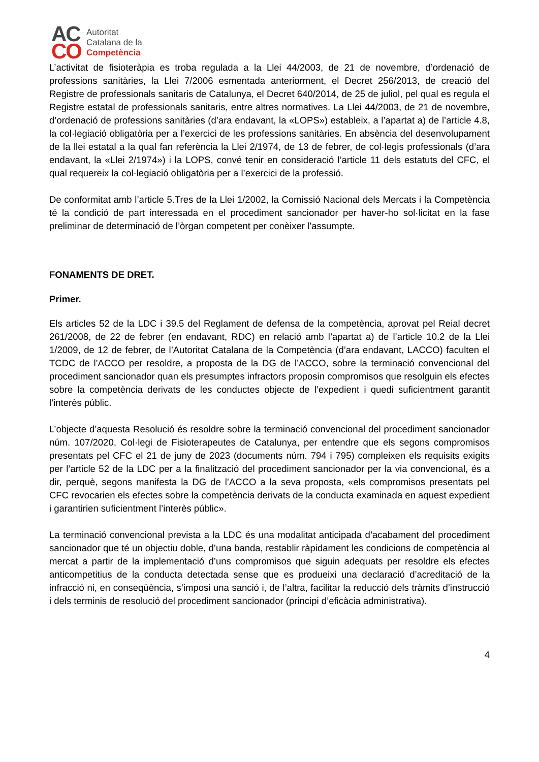AC
CO
Autoritat
Catalana de la
Competència
L’activitat de fisioteràpia es troba regulada a la Llei 44/2003, de 21 de novembre, d’ordenació de professions sanitàries, la Llei 7/2006 esmentada anteriorment, el Decret 256/2013, de creació del Registre de professionals sanitaris de Catalunya, el Decret 640/2014, de 25 de juliol, pel qual es regula el Registre estatal de professionals sanitaris, entre altres normatives. La Llei 44/2003, de 21 de novembre, d’ordenació de professions sanitàries (d’ara endavant, la «LOPS») estableix, a l’apartat a) de l’article 4.8, la col·legiació obligatòria per a l’exercici de les professions sanitàries. En absència del desenvolupament de la llei estatal a la qual fan referència la Llei 2/1974, de 13 de febrer, de col·legis professionals (d’ara endavant, la «Llei 2/1974») i la LOPS, convé tenir en consideració l’article 11 dels estatuts del CFC, el qual requereix la col·legiació obligatòria per a l’exercici de la professió.
De conformitat amb l’article 5.Tres de la Llei 1/2002, la Comissió Nacional dels Mercats i la Competència té la condició de part interessada en el procediment sancionador per haver-ho sol·licitat en la fase preliminar de determinació de l’òrgan competent per conèixer l’assumpte.
FONAMENTS DE DRET.
Primer.
Els articles 52 de la LDC i 39.5 del Reglament de defensa de la competència, aprovat pel Reial decret 261/2008, de 22 de febrer (en endavant, RDC) en relació amb l’apartat a) de l’article 10.2 de la Llei 1/2009, de 12 de febrer, de l’Autoritat Catalana de la Competència (d’ara endavant, LACCO) faculten el TCDC de l’ACCO per resoldre, a proposta de la DG de l’ACCO, sobre la terminació convencional del procediment sancionador quan els presumptes infractors proposin compromisos que resolguin els efectes sobre la competència derivats de les conductes objecte de l’expedient i quedi suficientment garantit l’interès públic.
L’objecte d’aquesta Resolució és resoldre sobre la terminació convencional del procediment sancionador núm. 107/2020, Col·legi de Fisioterapeutes de Catalunya, per entendre que els segons compromisos presentats pel CFC el 21 de juny de 2023 (documents núm. 794 i 795) compleixen els requisits exigits per l’article 52 de la LDC per a la finalització del procediment sancionador per la via convencional, és a dir, perquè, segons manifesta la DG de l’ACCO a la seva proposta, «els compromisos presentats pel CFC revocarien els efectes sobre la competència derivats de la conducta examinada en aquest expedient i garantirien suficientment l’interès públic».
La terminació convencional prevista a la LDC és una modalitat anticipada d’acabament del procediment sancionador que té un objectiu doble, d’una banda, restablir ràpidament les condicions de competència al mercat a partir de la implementació d’uns compromisos que siguin adequats per resoldre els efectes anticompetitius de la conducta detectada sense que es produeixi una declaració d’acreditació de la infracció ni, en conseqüència, s’imposi una sanció i, de l’altra, facilitar la reducció dels tràmits d’instrucció i dels terminis de resolució del procediment sancionador (principi d’eficàcia administrativa).
4